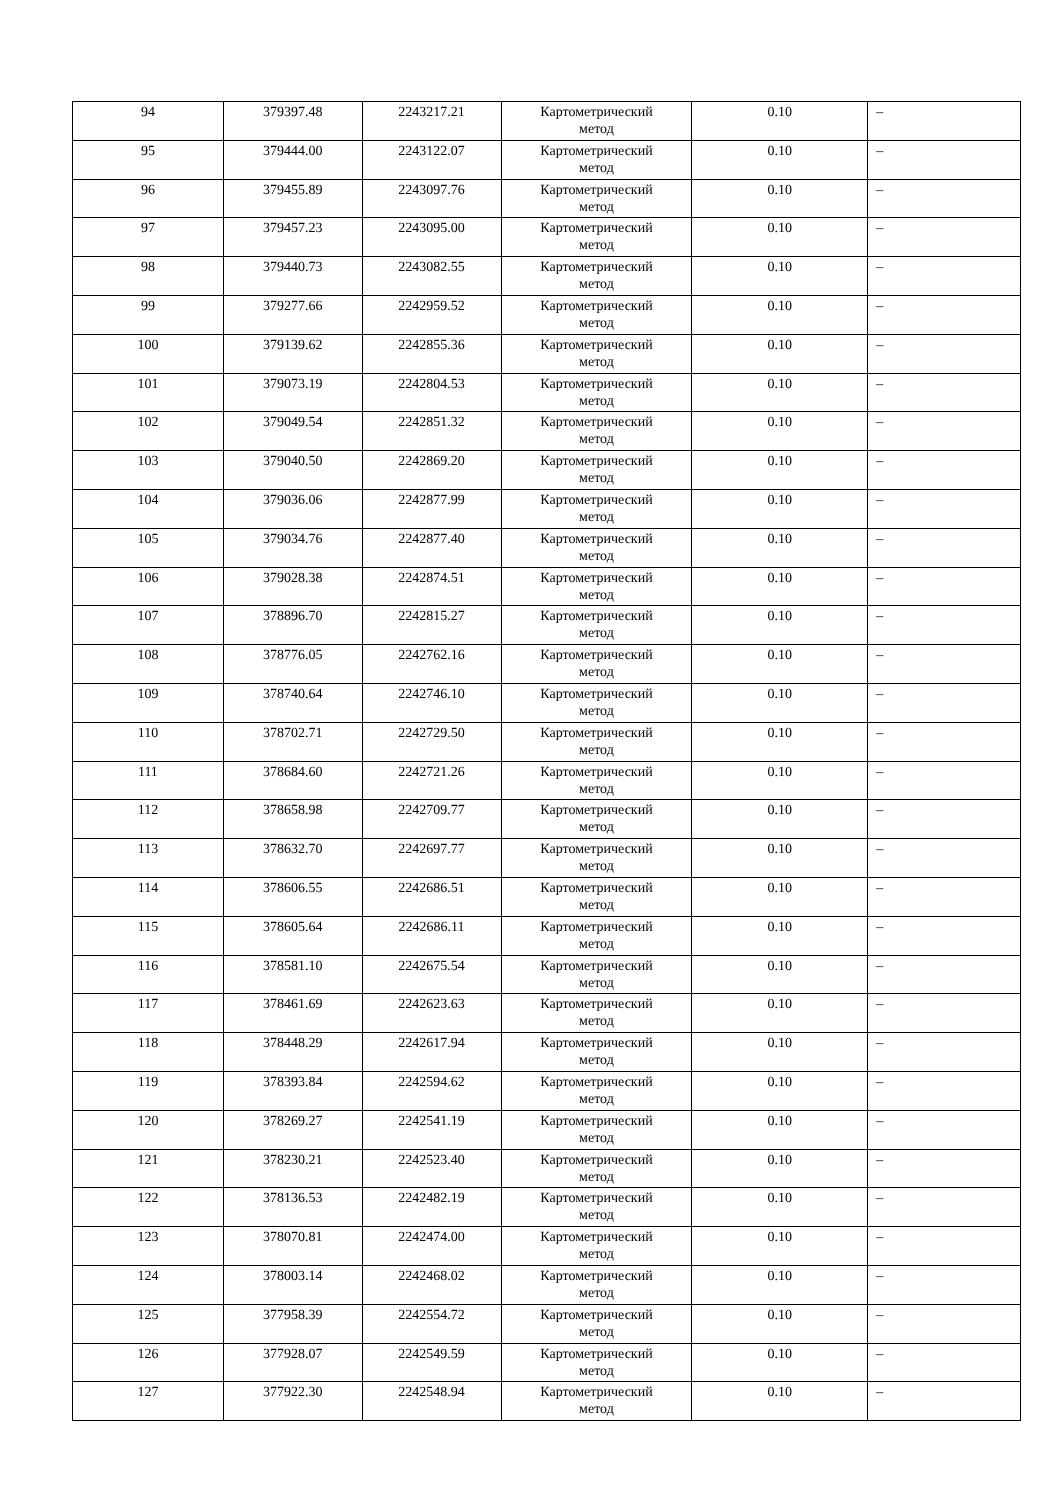| 94 | 379397.48 | 2243217.21 | Картометрический метод | 0.10 | – |
| 95 | 379444.00 | 2243122.07 | Картометрический метод | 0.10 | – |
| 96 | 379455.89 | 2243097.76 | Картометрический метод | 0.10 | – |
| 97 | 379457.23 | 2243095.00 | Картометрический метод | 0.10 | – |
| 98 | 379440.73 | 2243082.55 | Картометрический метод | 0.10 | – |
| 99 | 379277.66 | 2242959.52 | Картометрический метод | 0.10 | – |
| 100 | 379139.62 | 2242855.36 | Картометрический метод | 0.10 | – |
| 101 | 379073.19 | 2242804.53 | Картометрический метод | 0.10 | – |
| 102 | 379049.54 | 2242851.32 | Картометрический метод | 0.10 | – |
| 103 | 379040.50 | 2242869.20 | Картометрический метод | 0.10 | – |
| 104 | 379036.06 | 2242877.99 | Картометрический метод | 0.10 | – |
| 105 | 379034.76 | 2242877.40 | Картометрический метод | 0.10 | – |
| 106 | 379028.38 | 2242874.51 | Картометрический метод | 0.10 | – |
| 107 | 378896.70 | 2242815.27 | Картометрический метод | 0.10 | – |
| 108 | 378776.05 | 2242762.16 | Картометрический метод | 0.10 | – |
| 109 | 378740.64 | 2242746.10 | Картометрический метод | 0.10 | – |
| 110 | 378702.71 | 2242729.50 | Картометрический метод | 0.10 | – |
| 111 | 378684.60 | 2242721.26 | Картометрический метод | 0.10 | – |
| 112 | 378658.98 | 2242709.77 | Картометрический метод | 0.10 | – |
| 113 | 378632.70 | 2242697.77 | Картометрический метод | 0.10 | – |
| 114 | 378606.55 | 2242686.51 | Картометрический метод | 0.10 | – |
| 115 | 378605.64 | 2242686.11 | Картометрический метод | 0.10 | – |
| 116 | 378581.10 | 2242675.54 | Картометрический метод | 0.10 | – |
| 117 | 378461.69 | 2242623.63 | Картометрический метод | 0.10 | – |
| 118 | 378448.29 | 2242617.94 | Картометрический метод | 0.10 | – |
| 119 | 378393.84 | 2242594.62 | Картометрический метод | 0.10 | – |
| 120 | 378269.27 | 2242541.19 | Картометрический метод | 0.10 | – |
| 121 | 378230.21 | 2242523.40 | Картометрический метод | 0.10 | – |
| 122 | 378136.53 | 2242482.19 | Картометрический метод | 0.10 | – |
| 123 | 378070.81 | 2242474.00 | Картометрический метод | 0.10 | – |
| 124 | 378003.14 | 2242468.02 | Картометрический метод | 0.10 | – |
| 125 | 377958.39 | 2242554.72 | Картометрический метод | 0.10 | – |
| 126 | 377928.07 | 2242549.59 | Картометрический метод | 0.10 | – |
| 127 | 377922.30 | 2242548.94 | Картометрический метод | 0.10 | – |